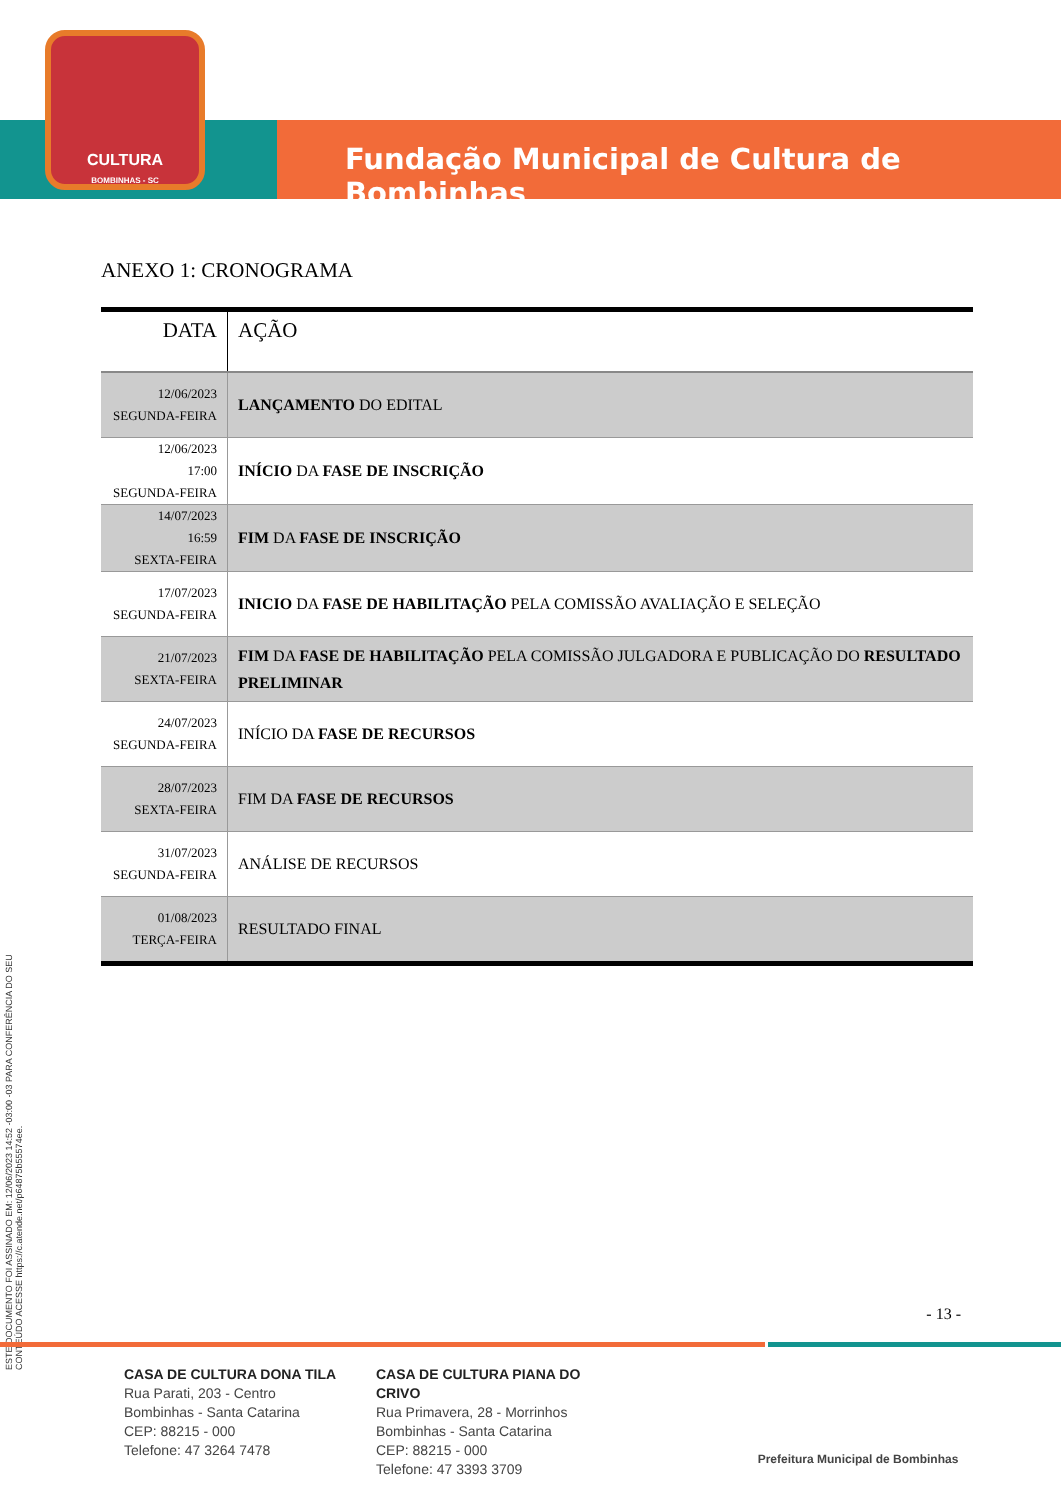CULTURA
BOMBINHAS - SC
Fundação Municipal de Cultura de Bombinhas
ANEXO 1: CRONOGRAMA
| DATA | AÇÃO |
| --- | --- |
| 12/06/2023 SEGUNDA-FEIRA | LANÇAMENTO DO EDITAL |
| 12/06/2023 17:00 SEGUNDA-FEIRA | INÍCIO DA FASE DE INSCRIÇÃO |
| 14/07/2023 16:59 SEXTA-FEIRA | FIM DA FASE DE INSCRIÇÃO |
| 17/07/2023 SEGUNDA-FEIRA | INICIO DA FASE DE HABILITAÇÃO PELA COMISSÃO AVALIAÇÃO E SELEÇÃO |
| 21/07/2023 SEXTA-FEIRA | FIM DA FASE DE HABILITAÇÃO PELA COMISSÃO JULGADORA E PUBLICAÇÃO DO RESULTADO PRELIMINAR |
| 24/07/2023 SEGUNDA-FEIRA | INÍCIO DA FASE DE RECURSOS |
| 28/07/2023 SEXTA-FEIRA | FIM DA FASE DE RECURSOS |
| 31/07/2023 SEGUNDA-FEIRA | ANÁLISE DE RECURSOS |
| 01/08/2023 TERÇA-FEIRA | RESULTADO FINAL |
ESTE DOCUMENTO FOI ASSINADO EM: 12/06/2023 14:52 -03:00 -03 PARA CONFERÊNCIA DO SEU CONTEÚDO ACESSE https://c.atende.net/p64875b55574ee.
- 13 -
CASA DE CULTURA DONA TILA
Rua Parati, 203 - Centro
Bombinhas - Santa Catarina
CEP: 88215 - 000
Telefone: 47 3264 7478
CASA DE CULTURA PIANA DO CRIVO
Rua Primavera, 28 - Morrinhos
Bombinhas - Santa Catarina
CEP: 88215 - 000
Telefone: 47 3393 3709
Prefeitura Municipal de Bombinhas